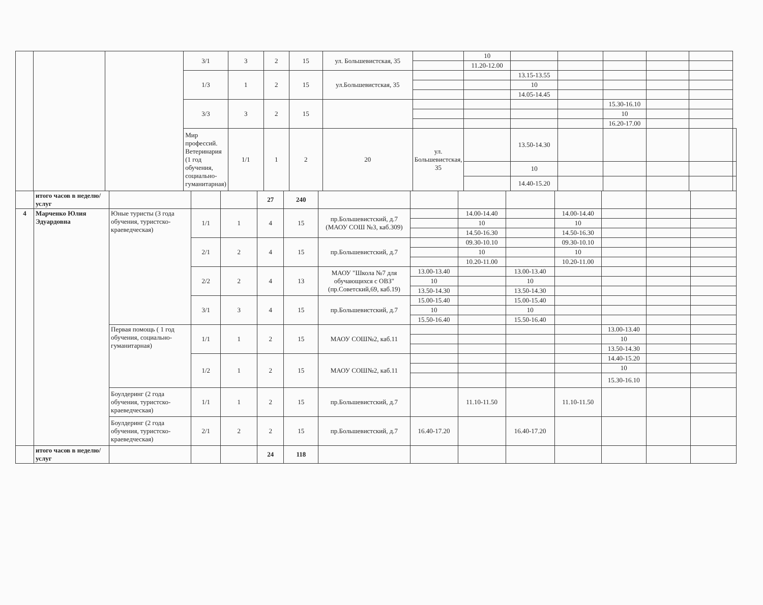| | | | 3/1 | 3 | 2 | 15 | ул. Большевистская, 35 | | 10 | | | | | | |
| | | | | | | | | | 11.20-12.00 | | | | | | |
| | | | 1/3 | 1 | 2 | 15 | ул.Большевистская, 35 | | | 13.15-13.55 | | | | | |
| | | | | | | | | | | 10 | | | | | |
| | | | | | | | | | | 14.05-14.45 | | | | | |
| | | | 3/3 | 3 | 2 | 15 | | | | | | 15.30-16.10 | | | |
| | | | | | | | | | | | | 10 | | | |
| | | | | | | | | | | | | 16.20-17.00 | | | |
| | | | Мир профессий. Ветеринария (1 год обучения, социально-гуманитарная) | 1/1 | 1 | 2 | 20 | ул. Большевистская, 35 | | 13.50-14.30 | | | | | |
| | | | | | | | | | | 10 | | | | | |
| | | | | | | | | | | 14.40-15.20 | | | | | |
| | итого часов в неделю/услуг | | | | 27 | 240 | | | | | | | | |
| 4 | Марченко Юлия Эдуардовна | Юные туристы (3 года обучения, туристско-краеведческая) | 1/1 | 1 | 4 | 15 | пр.Большевистский, д.7 (МАОУ СОШ №3, каб.309) | | 14.00-14.40 | | 14.00-14.40 | | | |
| | | | | | | | | | 10 | | 10 | | | |
| | | | | | | | | | 14.50-16.30 | | 14.50-16.30 | | | |
| | | | 2/1 | 2 | 4 | 15 | пр.Большевистский, д.7 | | 09.30-10.10 | | 09.30-10.10 | | | |
| | | | | | | | | | 10 | | 10 | | | |
| | | | | | | | | | 10.20-11.00 | | 10.20-11.00 | | | |
| | | | 2/2 | 2 | 4 | 13 | МАОУ "Школа №7 для обучающихся с ОВЗ" (пр.Советский,69, каб.19) | 13.00-13.40 | | 13.00-13.40 | | | | |
| | | | | | | | | 10 | | 10 | | | | |
| | | | | | | | | 13.50-14.30 | | 13.50-14.30 | | | | |
| | | | 3/1 | 3 | 4 | 15 | пр.Большевистский, д.7 | 15.00-15.40 | | 15.00-15.40 | | | | |
| | | | | | | | | 10 | | 10 | | | | |
| | | | | | | | | 15.50-16.40 | | 15.50-16.40 | | | | |
| | | Первая помощь ( 1 год обучения, социально-гуманитарная) | 1/1 | 1 | 2 | 15 | МАОУ СОШ№2, каб.11 | | | | | 13.00-13.40 | | |
| | | | | | | | | | | | | 10 | | |
| | | | | | | | | | | | | 13.50-14.30 | | |
| | | | 1/2 | 1 | 2 | 15 | МАОУ СОШ№2, каб.11 | | | | | 14.40-15.20 | | |
| | | | | | | | | | | | | 10 | | |
| | | | | | | | | | | | | 15.30-16.10 | | |
| | | Боулдеринг (2 года обучения, туристско-краеведческая) | 1/1 | 1 | 2 | 15 | пр.Большевистский, д.7 | | 11.10-11.50 | | 11.10-11.50 | | | |
| | | Боулдеринг (2 года обучения, туристско-краеведческая) | 2/1 | 2 | 2 | 15 | пр.Большевистский, д.7 | 16.40-17.20 | | 16.40-17.20 | | | | |
| | итого часов в неделю/услуг | | | | 24 | 118 | | | | | | | | |